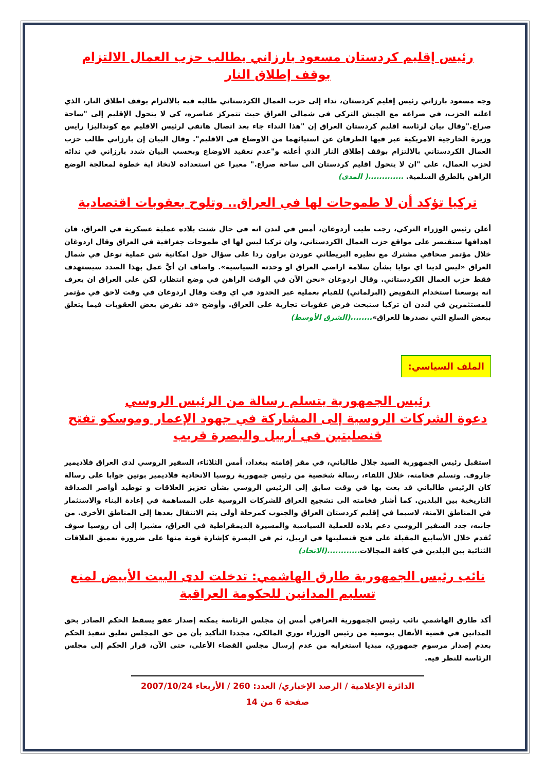رئيس إقليم كردستان مسعود بارزاني يطالب حزب العمال الالتزام بوقف إطلاق النار
وجه مسعود بارزاني رئيس إقليم كردستان، نداء إلى حزب العمال الكردستاني طالبه فيه بالالتزام بوقف اطلاق النار، الذي اعلنه الحزب، في صراعه مع الجيش التركي في شمالي العراق حيث تتمركز عناصره، كي لا يتحول الإقليم إلى "ساحة صراع."وقال بيان لرئاسة اقليم كردستان العراق إن "هذا النداء جاء بعد اتصال هاتفي لرئيس الاقليم مع كونداليزا رايس وزيرة الخارجية الامريكية عبر فيها الطرفان عن استيائهما من الاوضاع في الاقليم". وقال البيان إن بارزاني طالب حزب العمال الكردستاني بالالتزام بوقف إطلاق النار الذي أعلنه و"عدم تعقيد الاوضاع وبحسب البيان شدد بارزاني في ندائه لحزب العمال، على "ان لا يتحول اقليم كردستان الى ساحة صراع." معبرا عن استعداده لاتخاذ اية خطوة لمعالجة الوضع الراهن بالطرق السلمية. .............( المدى)
تركيا تؤكد أن لا طموحات لها في العراق.. وتلوح بعقوبات اقتصادية
أعلن رئيس الوزراء التركي، رجب طيب أردوغان، أمس في لندن انه في حال شنت بلاده عملية عسكرية في العراق، فان اهدافها ستقتصر على مواقع حزب العمال الكردستاني، وان تركيا ليس لها اي طموحات جغرافية في العراق وقال اردوغان خلال مؤتمر صحافي مشترك مع نظيره البريطاني غوردن براون ردا على سؤال حول امكانية شن عملية توغل في شمال العراق «ليس لدينا اي نوايا بشأن سلامة اراضي العراق او وحدته السياسية». واضاف ان أيَّ عمل بهذا الصدد سيستهدف فقط حزب العمال الكردستاني. وقال اردوغان «نحن الآن في الوقت الراهن في وضع انتظار، لكن على العراق ان يعرف انه بوسعنا استخدام التفويض (البرلماني) للقيام بعملية عبر الحدود في اي وقت وقال اردوغان في وقت لاحق في مؤتمر للمستثمرين في لندن ان تركيا ستبحث فرض عقوبات تجارية على العراق. وأوضح «قد نفرض بعض العقوبات فيما يتعلق ببعض السلع التي نصدرها للعراق»........(الشرق الأوسط)
الملف السياسي:
رئيس الجمهورية يتسلم رسالة من الرئيس الروسي
دعوة الشركات الروسية إلى المشاركة في جهود الإعمار وموسكو تفتح قنصليتين في أربيل والبصرة قريب
استقبل رئيس الجمهورية السيد جلال طالباني، في مقر إقامته ببغداد، أمس الثلاثاء، السفير الروسي لدى العراق فلاديمير جاروف. وتسلم فخامته، خلال اللقاء، رسالة شخصية من رئيس جمهورية روسيا الاتحادية فلاديمير بوتين جوابا على رسالة كان الرئيس طالباني قد بعث بها في وقت سابق إلى الرئيس الروسي بشأن تعزيز العلاقات و توطيد أواصر الصداقة التاريخية بين البلدين. كما أشار فخامته الى تشجيع العراق للشركات الروسية على المساهمة في إعادة البناء والاستثمار في المناطق الآمنة، لاسيما في إقليم كردستان العراق والجنوب كمرحلة أولى يتم الانتقال بعدها إلى المناطق الأخرى. من جانبه، جدد السفير الروسي دعم بلاده للعملية السياسية والمسيرة الديمقراطية في العراق، مشيرا إلى أن روسيا سوف تُقدم خلال الأسابيع المقبلة على فتح قنصليتها في اربيل، ثم في البصرة كإشارة قوية منها على ضرورة تعميق العلاقات الثنائية بين البلدين في كافة المجالات............(الاتحاد)
نائب رئيس الجمهورية طارق الهاشمي: تدخلت لدى البيت الأبيض لمنع تسليم المدانين للحكومة العراقية
أكد طارق الهاشمي نائب رئيس الجمهورية العراقي أمس إن مجلس الرئاسة يمكنه إصدار عفو يسقط الحكم الصادر بحق المدانين في قضية الأنفال بتوصية من رئيس الوزراء نوري المالكي، مجددا التأكيد بأن من حق المجلس تعليق تنفيذ الحكم بعدم إصدار مرسوم جمهوري، مبديا استغرابه من عدم إرسال مجلس القضاء الأعلى، حتى الآن، قرار الحكم إلى مجلس الرئاسة للنظر فيه.
الدائرة الإعلامية / الرصد الإخباري/ العدد: 260 / الأربعاء 2007/10/24
صفحة 6 من 14